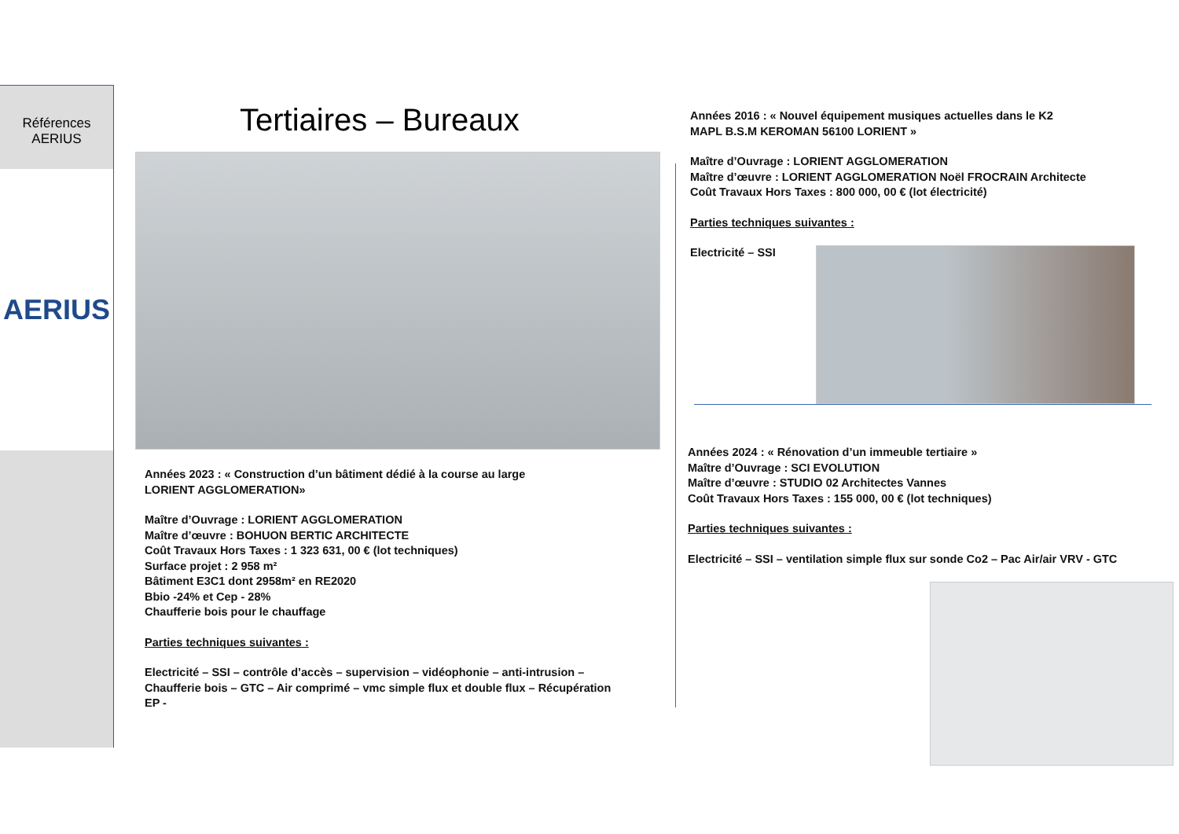Références
AERIUS
AERIUS
Tertiaires – Bureaux
Années 2023 : « Construction d’un bâtiment dédié à la course au large
LORIENT AGGLOMERATION»
Maître d’Ouvrage : LORIENT AGGLOMERATION
Maître d’œuvre : BOHUON BERTIC ARCHITECTE
Coût Travaux Hors Taxes : 1 323 631, 00 € (lot techniques)
Surface projet : 2 958 m²
Bâtiment E3C1 dont 2958m² en RE2020
Bbio -24% et Cep - 28%
Chaufferie bois pour le chauffage
Parties techniques suivantes :
Electricité – SSI – contrôle d’accès – supervision – vidéophonie – anti-intrusion –
Chaufferie bois – GTC – Air comprimé – vmc simple flux et double flux – Récupération
EP -
Années 2016 : « Nouvel équipement musiques actuelles dans le K2
MAPL B.S.M KEROMAN 56100 LORIENT »
Maître d’Ouvrage : LORIENT AGGLOMERATION
Maître d’œuvre : LORIENT AGGLOMERATION Noël FROCRAIN Architecte
Coût Travaux Hors Taxes : 800 000, 00 € (lot électricité)
Parties techniques suivantes :
Electricité – SSI
Années 2024 : « Rénovation d’un immeuble tertiaire »
Maître d’Ouvrage : SCI EVOLUTION
Maître d’œuvre : STUDIO 02 Architectes Vannes
Coût Travaux Hors Taxes : 155 000, 00 € (lot techniques)
Parties techniques suivantes :
Electricité – SSI – ventilation simple flux sur sonde Co2 – Pac Air/air VRV - GTC